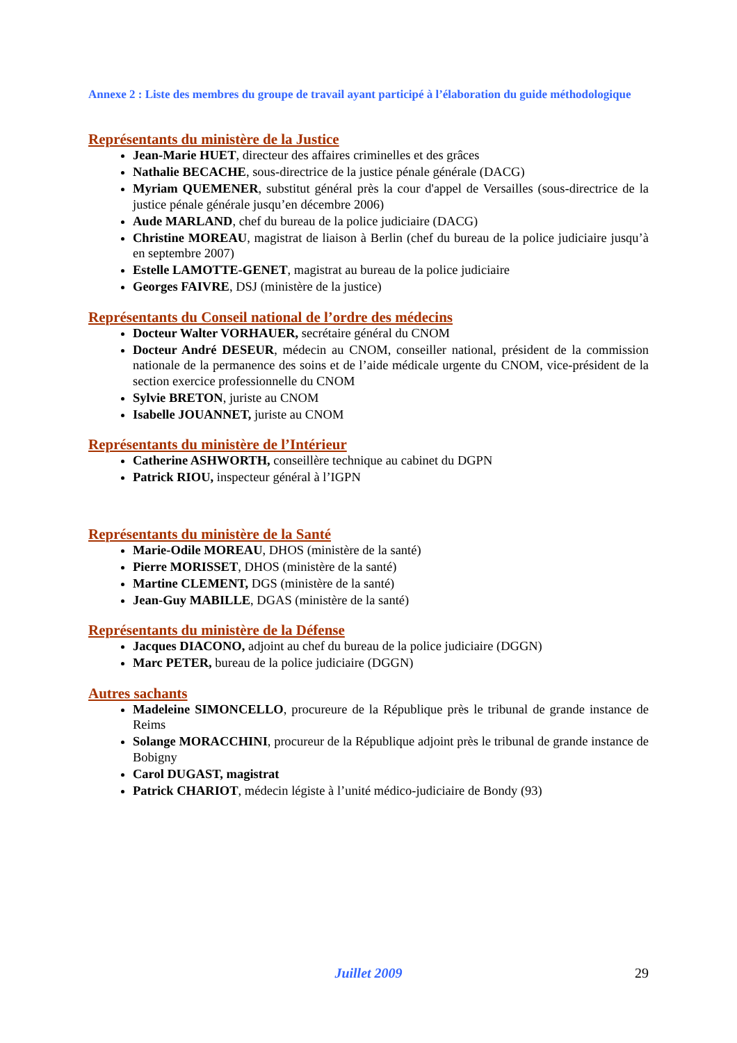Annexe 2 : Liste des membres du groupe de travail ayant participé à l’élaboration du guide méthodologique
Représentants du ministère de la Justice
Jean-Marie HUET, directeur des affaires criminelles et des grâces
Nathalie BECACHE, sous-directrice de la justice pénale générale (DACG)
Myriam QUEMENER, substitut général près la cour d'appel de Versailles (sous-directrice de la justice pénale générale jusqu’en décembre 2006)
Aude MARLAND, chef du bureau de la police judiciaire (DACG)
Christine MOREAU, magistrat de liaison à Berlin (chef du bureau de la police judiciaire jusqu’à en septembre 2007)
Estelle LAMOTTE-GENET, magistrat au bureau de la police judiciaire
Georges FAIVRE, DSJ (ministère de la justice)
Représentants du Conseil national de l’ordre des médecins
Docteur Walter VORHAUER, secrétaire général du CNOM
Docteur André DESEUR, médecin au CNOM, conseiller national, président de la commission nationale de la permanence des soins et de l’aide médicale urgente du CNOM, vice-président de la section exercice professionnelle du CNOM
Sylvie BRETON, juriste au CNOM
Isabelle JOUANNET, juriste au CNOM
Représentants du ministère de l’Intérieur
Catherine ASHWORTH, conseillère technique au cabinet du DGPN
Patrick RIOU, inspecteur général à l’IGPN
Représentants du ministère de la Santé
Marie-Odile MOREAU, DHOS (ministère de la santé)
Pierre MORISSET, DHOS (ministère de la santé)
Martine CLEMENT, DGS (ministère de la santé)
Jean-Guy MABILLE, DGAS (ministère de la santé)
Représentants du ministère de la Défense
Jacques DIACONO, adjoint au chef du bureau de la police judiciaire (DGGN)
Marc PETER, bureau de la police judiciaire (DGGN)
Autres sachants
Madeleine SIMONCELLO, procureure de la République près le tribunal de grande instance de Reims
Solange MORACCHINI, procureur de la République adjoint près le tribunal de grande instance de Bobigny
Carol DUGAST, magistrat
Patrick CHARIOT, médecin légiste à l’unité médico-judiciaire de Bondy (93)
Juillet 2009
29